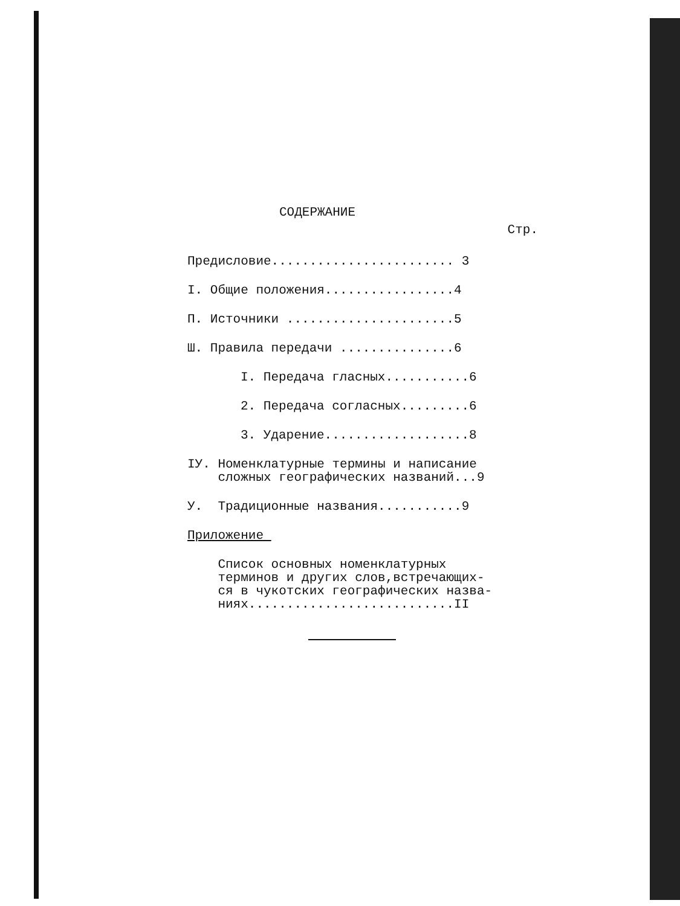СОДЕРЖАНИЕ
Стр.
Предисловие........................ 3
I. Общие положения.................4
П. Источники ......................5
Ш. Правила передачи ...............6
I. Передача гласных...........6
2. Передача согласных.........6
3. Ударение...................8
IУ. Номенклатурные термины и написание сложных географических названий...9
У. Традиционные названия...........9
Приложение
Список основных номенклатурных терминов и других слов,встречающих- ся в чукотских географических назва- ниях...........................II